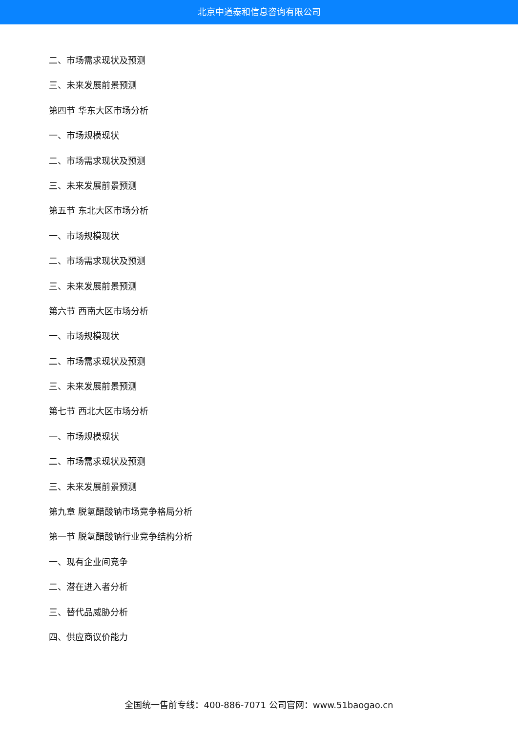北京中道泰和信息咨询有限公司
二、市场需求现状及预测
三、未来发展前景预测
第四节 华东大区市场分析
一、市场规模现状
二、市场需求现状及预测
三、未来发展前景预测
第五节 东北大区市场分析
一、市场规模现状
二、市场需求现状及预测
三、未来发展前景预测
第六节 西南大区市场分析
一、市场规模现状
二、市场需求现状及预测
三、未来发展前景预测
第七节 西北大区市场分析
一、市场规模现状
二、市场需求现状及预测
三、未来发展前景预测
第九章 脱氢醋酸钠市场竞争格局分析
第一节 脱氢醋酸钠行业竞争结构分析
一、现有企业间竞争
二、潜在进入者分析
三、替代品威胁分析
四、供应商议价能力
全国统一售前专线：400-886-7071 公司官网：www.51baogao.cn